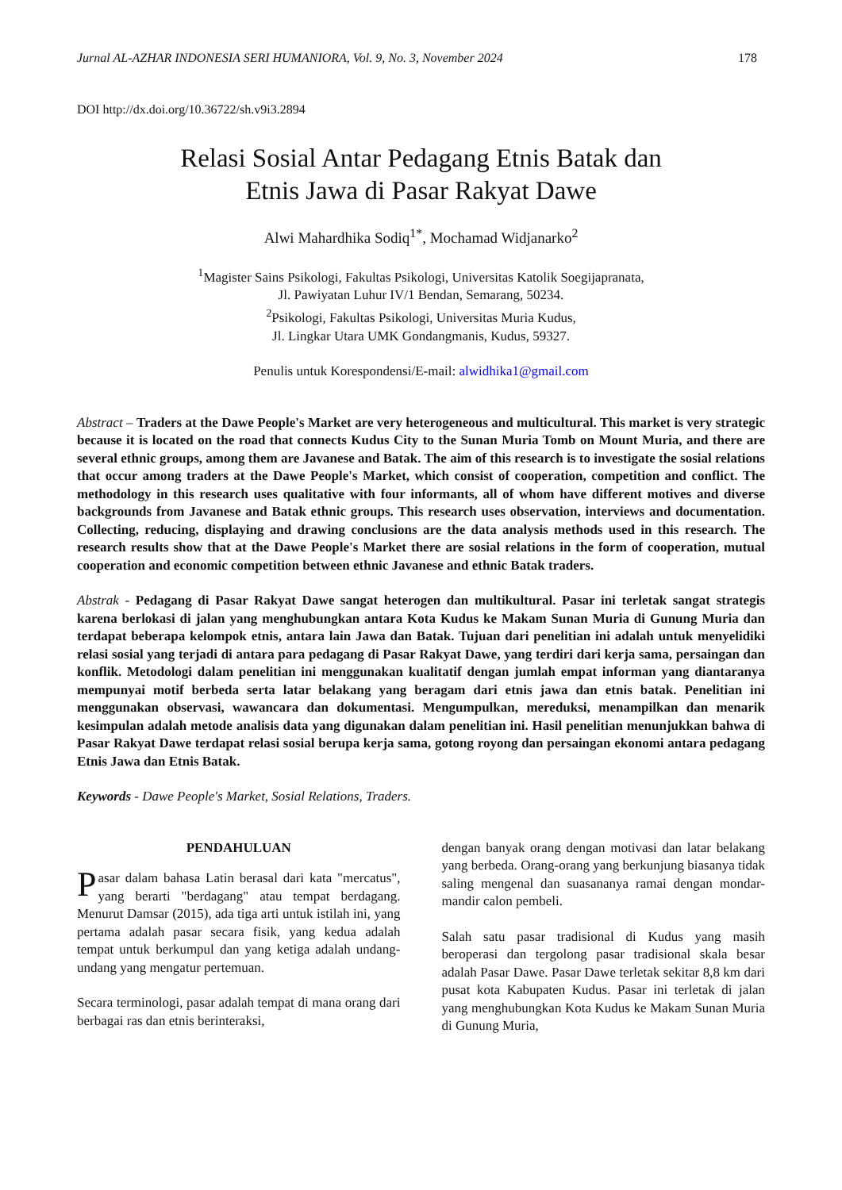Jurnal AL-AZHAR INDONESIA SERI HUMANIORA, Vol. 9, No. 3, November 2024 178
DOI http://dx.doi.org/10.36722/sh.v9i3.2894
Relasi Sosial Antar Pedagang Etnis Batak dan
Etnis Jawa di Pasar Rakyat Dawe
Alwi Mahardhika Sodiq<sup>1*</sup>, Mochamad Widjanarko<sup>2</sup>
<sup>1</sup> Magister Sains Psikologi, Fakultas Psikologi, Universitas Katolik Soegijapranata,
Jl. Pawiyatan Luhur IV/1 Bendan, Semarang, 50234.
<sup>2</sup> Psikologi, Fakultas Psikologi, Universitas Muria Kudus,
Jl. Lingkar Utara UMK Gondangmanis, Kudus, 59327.
Penulis untuk Korespondensi/E-mail: alwidhika1@gmail.com
Abstract – Traders at the Dawe People's Market are very heterogeneous and multicultural. This market is very strategic because it is located on the road that connects Kudus City to the Sunan Muria Tomb on Mount Muria, and there are several ethnic groups, among them are Javanese and Batak. The aim of this research is to investigate the sosial relations that occur among traders at the Dawe People's Market, which consist of cooperation, competition and conflict. The methodology in this research uses qualitative with four informants, all of whom have different motives and diverse backgrounds from Javanese and Batak ethnic groups. This research uses observation, interviews and documentation. Collecting, reducing, displaying and drawing conclusions are the data analysis methods used in this research. The research results show that at the Dawe People's Market there are sosial relations in the form of cooperation, mutual cooperation and economic competition between ethnic Javanese and ethnic Batak traders.
Abstrak - Pedagang di Pasar Rakyat Dawe sangat heterogen dan multikultural. Pasar ini terletak sangat strategis karena berlokasi di jalan yang menghubungkan antara Kota Kudus ke Makam Sunan Muria di Gunung Muria dan terdapat beberapa kelompok etnis, antara lain Jawa dan Batak. Tujuan dari penelitian ini adalah untuk menyelidiki relasi sosial yang terjadi di antara para pedagang di Pasar Rakyat Dawe, yang terdiri dari kerja sama, persaingan dan konflik. Metodologi dalam penelitian ini menggunakan kualitatif dengan jumlah empat informan yang diantaranya mempunyai motif berbeda serta latar belakang yang beragam dari etnis jawa dan etnis batak. Penelitian ini menggunakan observasi, wawancara dan dokumentasi. Mengumpulkan, mereduksi, menampilkan dan menarik kesimpulan adalah metode analisis data yang digunakan dalam penelitian ini. Hasil penelitian menunjukkan bahwa di Pasar Rakyat Dawe terdapat relasi sosial berupa kerja sama, gotong royong dan persaingan ekonomi antara pedagang Etnis Jawa dan Etnis Batak.
Keywords - Dawe People's Market, Sosial Relations, Traders.
PENDAHULUAN
Pasar dalam bahasa Latin berasal dari kata "mercatus", yang berarti "berdagang" atau tempat berdagang. Menurut Damsar (2015), ada tiga arti untuk istilah ini, yang pertama adalah pasar secara fisik, yang kedua adalah tempat untuk berkumpul dan yang ketiga adalah undang-undang yang mengatur pertemuan.
Secara terminologi, pasar adalah tempat di mana orang dari berbagai ras dan etnis berinteraksi,
dengan banyak orang dengan motivasi dan latar belakang yang berbeda. Orang-orang yang berkunjung biasanya tidak saling mengenal dan suasananya ramai dengan mondar-mandir calon pembeli.
Salah satu pasar tradisional di Kudus yang masih beroperasi dan tergolong pasar tradisional skala besar adalah Pasar Dawe. Pasar Dawe terletak sekitar 8,8 km dari pusat kota Kabupaten Kudus. Pasar ini terletak di jalan yang menghubungkan Kota Kudus ke Makam Sunan Muria di Gunung Muria,